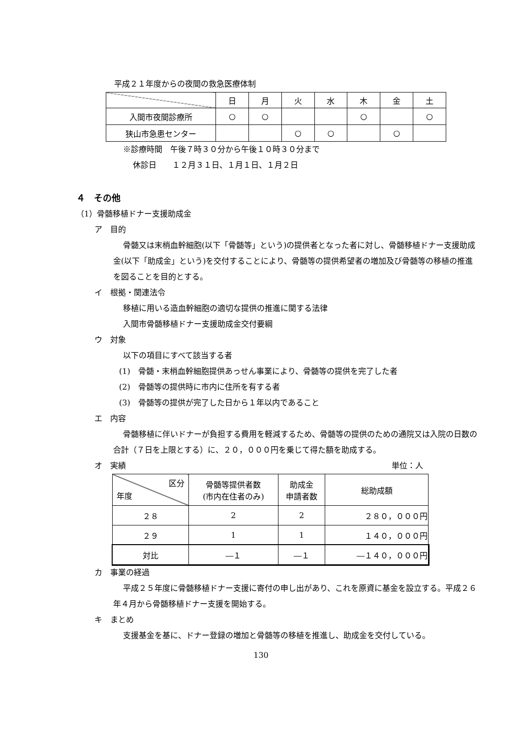平成２１年度からの夜間の救急医療体制
| | 日 | 月 | 火 | 水 | 木 | 金 | 土 |
| --- | --- | --- | --- | --- | --- | --- | --- |
| 入間市夜間診療所 | ○ | ○ | | | ○ | | ○ |
| 狭山市急患センター | | | ○ | ○ | | ○ | |
※診療時間　午後７時３０分から午後１０時３０分まで
休診日　　１２月３１日、１月１日、１月２日
４　その他
（1）骨髄移植ドナー支援助成金
ア　目的
骨髄又は末梢血幹細胞(以下「骨髄等」という)の提供者となった者に対し、骨髄移植ドナー支援助成金(以下「助成金」という)を交付することにより、骨髄等の提供希望者の増加及び骨髄等の移植の推進を図ることを目的とする。
イ　根拠・関連法令
移植に用いる造血幹細胞の適切な提供の推進に関する法律
入間市骨髄移植ドナー支援助成金交付要綱
ウ　対象
以下の項目にすべて該当する者
(1)　骨髄・末梢血幹細胞提供あっせん事業により、骨髄等の提供を完了した者
(2)　骨髄等の提供時に市内に住所を有する者
(3)　骨髄等の提供が完了した日から１年以内であること
エ　内容
骨髄移植に伴いドナーが負担する費用を軽減するため、骨髄等の提供のための通院又は入院の日数の合計（７日を上限とする）に、２０，０００円を乗じて得た額を助成する。
オ　実績 単位：人
| 区分 年度 | 骨髄等提供者数 (市内在住者のみ) | 助成金 申請者数 | 総助成額 |
| --- | --- | --- | --- |
| ２８ | 2 | 2 | ２８０，０００円 |
| ２９ | 1 | 1 | １４０，０００円 |
| 対比 | ―１ | ―１ | ―１４０，０００円 |
カ　事業の経過
平成２５年度に骨髄移植ドナー支援に寄付の申し出があり、これを原資に基金を設立する。平成２６年４月から骨髄移植ドナー支援を開始する。
キ　まとめ
支援基金を基に、ドナー登録の増加と骨髄等の移植を推進し、助成金を交付している。
130